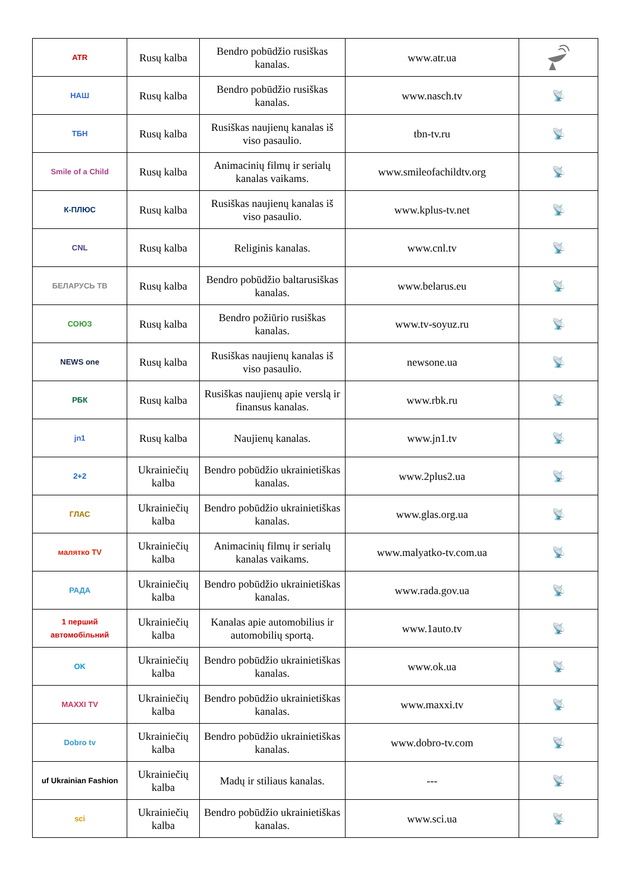| ATR | Rusų kalba | Bendro pobūdžio rusiškas kanalas. | www.atr.ua | |
| НАШ | Rusų kalba | Bendro pobūdžio rusiškas kanalas. | www.nasch.tv | 📡 |
| ТБН | Rusų kalba | Rusiškas naujienų kanalas iš viso pasaulio. | tbn-tv.ru | 📡 |
| Smile of a Child | Rusų kalba | Animacinių filmų ir serialų kanalas vaikams. | www.smileofachildtv.org | 📡 |
| К-ПЛЮС | Rusų kalba | Rusiškas naujienų kanalas iš viso pasaulio. | www.kplus-tv.net | 📡 |
| CNL | Rusų kalba | Religinis kanalas. | www.cnl.tv | 📡 |
| БЕЛАРУСЬ ТВ | Rusų kalba | Bendro pobūdžio baltarusiškas kanalas. | www.belarus.eu | 📡 |
| СОЮЗ | Rusų kalba | Bendro požiūrio rusiškas kanalas. | www.tv-soyuz.ru | 📡 |
| NEWS one | Rusų kalba | Rusiškas naujienų kanalas iš viso pasaulio. | newsone.ua | 📡 |
| РБК | Rusų kalba | Rusiškas naujienų apie verslą ir finansus kanalas. | www.rbk.ru | 📡 |
| jn1 | Rusų kalba | Naujienų kanalas. | www.jn1.tv | 📡 |
| 2+2 | Ukrainiečių kalba | Bendro pobūdžio ukrainietiškas kanalas. | www.2plus2.ua | 📡 |
| ГЛАС | Ukrainiečių kalba | Bendro pobūdžio ukrainietiškas kanalas. | www.glas.org.ua | 📡 |
| малятко TV | Ukrainiečių kalba | Animacinių filmų ir serialų kanalas vaikams. | www.malyatko-tv.com.ua | 📡 |
| РАДА | Ukrainiečių kalba | Bendro pobūdžio ukrainietiškas kanalas. | www.rada.gov.ua | 📡 |
| 1 перший автомобільний | Ukrainiečių kalba | Kanalas apie automobilius ir automobilių sportą. | www.1auto.tv | 📡 |
| OK | Ukrainiečių kalba | Bendro pobūdžio ukrainietiškas kanalas. | www.ok.ua | 📡 |
| MAXXI TV | Ukrainiečių kalba | Bendro pobūdžio ukrainietiškas kanalas. | www.maxxi.tv | 📡 |
| Dobro tv | Ukrainiečių kalba | Bendro pobūdžio ukrainietiškas kanalas. | www.dobro-tv.com | 📡 |
| uf Ukrainian Fashion | Ukrainiečių kalba | Madų ir stiliaus kanalas. | --- | 📡 |
| sci | Ukrainiečių kalba | Bendro pobūdžio ukrainietiškas kanalas. | www.sci.ua | 📡 |